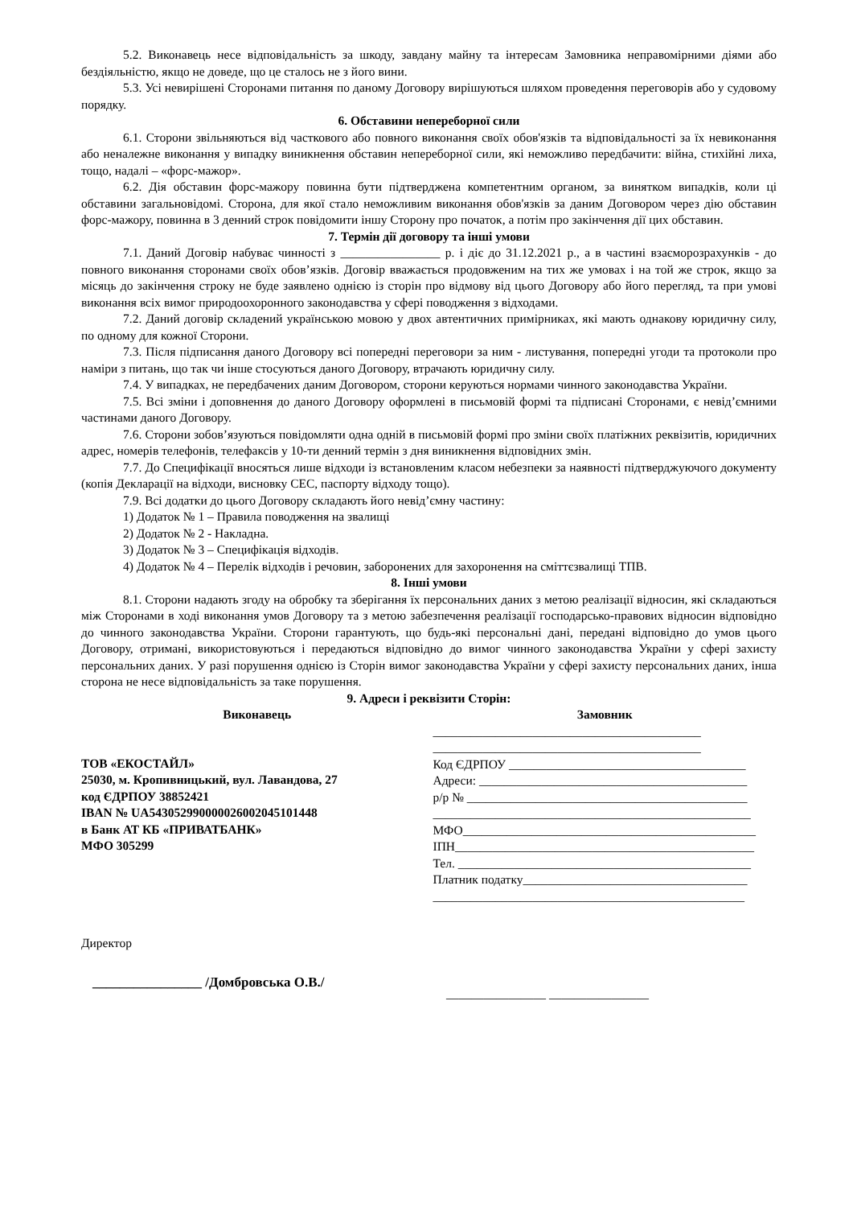5.2. Виконавець несе відповідальність за шкоду, завдану майну та інтересам Замовника неправомірними діями або бездіяльністю, якщо не доведе, що це сталось не з його вини.
5.3. Усі невирішені Сторонами питання по даному Договору вирішуються шляхом проведення переговорів або у судовому порядку.
6. Обставини непереборної сили
6.1. Сторони звільняються від часткового або повного виконання своїх обов'язків та відповідальності за їх невиконання або неналежне виконання у випадку виникнення обставин непереборної сили, які неможливо передбачити: війна, стихійні лиха, тощо, надалі – «форс-мажор».
6.2. Дія обставин форс-мажору повинна бути підтверджена компетентним органом, за винятком випадків, коли ці обставини загальновідомі. Сторона, для якої стало неможливим виконання обов'язків за даним Договором через дію обставин форс-мажору, повинна в 3 денний строк повідомити іншу Сторону про початок, а потім про закінчення дії цих обставин.
7. Термін дії договору та інші умови
7.1. Даний Договір набуває чинності з ________________ р. і діє до 31.12.2021 р., а в частині взаєморозрахунків - до повного виконання сторонами своїх обов’язків. Договір вважається продовженим на тих же умовах і на той же строк, якщо за місяць до закінчення строку не буде заявлено однією із сторін про відмову від цього Договору або його перегляд, та при умові виконання всіх вимог природоохоронного законодавства у сфері поводження з відходами.
7.2. Даний договір складений українською мовою у двох автентичних примірниках, які мають однакову юридичну силу, по одному для кожної Сторони.
7.3. Після підписання даного Договору всі попередні переговори за ним - листування, попередні угоди та протоколи про наміри з питань, що так чи інше стосуються даного Договору, втрачають юридичну силу.
7.4. У випадках, не передбачених даним Договором, сторони керуються нормами чинного законодавства України.
7.5. Всі зміни і доповнення до даного Договору оформлені в письмовій формі та підписані Сторонами, є невід’ємними частинами даного Договору.
7.6. Сторони зобов’язуються повідомляти одна одній в письмовій формі про зміни своїх платіжних реквізитів, юридичних адрес, номерів телефонів, телефаксів у 10-ти денний термін з дня виникнення відповідних змін.
7.7. До Специфікації вносяться лише відходи із встановленим класом небезпеки за наявності підтверджуючого документу (копія Декларації на відходи, висновку СЕС, паспорту відходу тощо).
7.9. Всі додатки до цього Договору складають його невід’ємну частину:
1) Додаток № 1 – Правила поводження на звалищі
2) Додаток № 2 - Накладна.
3) Додаток № 3 – Специфікація відходів.
4) Додаток № 4 – Перелік відходів і речовин, заборонених для захоронення на сміттєзвалищі ТПВ.
8. Інші умови
8.1. Сторони надають згоду на обробку та зберігання їх персональних даних з метою реалізації відносин, які складаються між Сторонами в ході виконання умов Договору та з метою забезпечення реалізації господарсько-правових відносин відповідно до чинного законодавства України. Сторони гарантують, що будь-які персональні дані, передані відповідно до умов цього Договору, отримані, використовуються і передаються відповідно до вимог чинного законодавства України у сфері захисту персональних даних. У разі порушення однією із Сторін вимог законодавства України у сфері захисту персональних даних, інша сторона не несе відповідальність за таке порушення.
9. Адреси і реквізити Сторін:
Виконавець
ТОВ «ЕКОСТАЙЛ»
25030, м. Кропивницький, вул. Лавандова, 27
код ЄДРПОУ 38852421
IBAN № UA543052990000026002045101448
в Банк АТ КБ «ПРИВАТБАНК»
МФО 305299
Замовник
___________________________________________
___________________________________________
Код ЄДРПОУ ______________________________________
Адреси: ___________________________________________
р/р № _____________________________________________
___________________________________________________
МФО_______________________________________________
ІПН________________________________________________
Тел. _______________________________________________
Платник податку____________________________________
__________________________________________________
Директор
________________ /Домбровська О.В./
________________ ________________